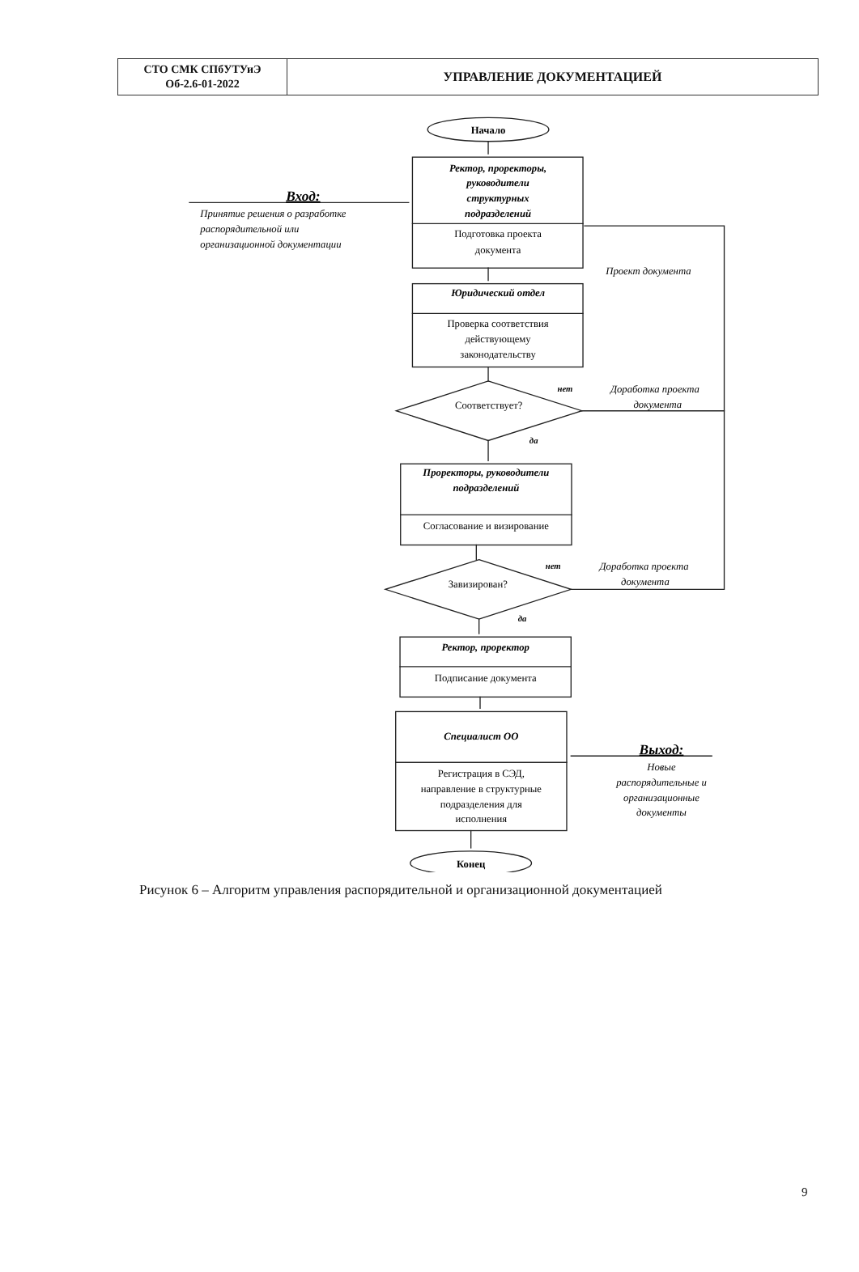| СТО СМК СПбУТУиЭ Об-2.6-01-2022 | УПРАВЛЕНИЕ ДОКУМЕНТАЦИЕЙ |
Начало
Ректор, проректоры,
руководители
структурных
подразделений
Подготовка проекта
документа
Вход:
Принятие решения о разработке
распорядительной или
организационной документации
Проект документа
Юридический отдел
Проверка соответствия
действующему
законодательству
нет
Доработка проекта
документа
Соответствует?
да
Проректоры, руководители
подразделений
Согласование и визирование
нет
Доработка проекта
документа
Завизирован?
да
Ректор, проректор
Подписание документа
Специалист ОО
Регистрация в СЭД,
направление в структурные
подразделения для
исполнения
Выход:
Новые
распорядительные и
организационные
документы
Конец
Рисунок 6 – Алгоритм управления распорядительной и организационной документацией
9